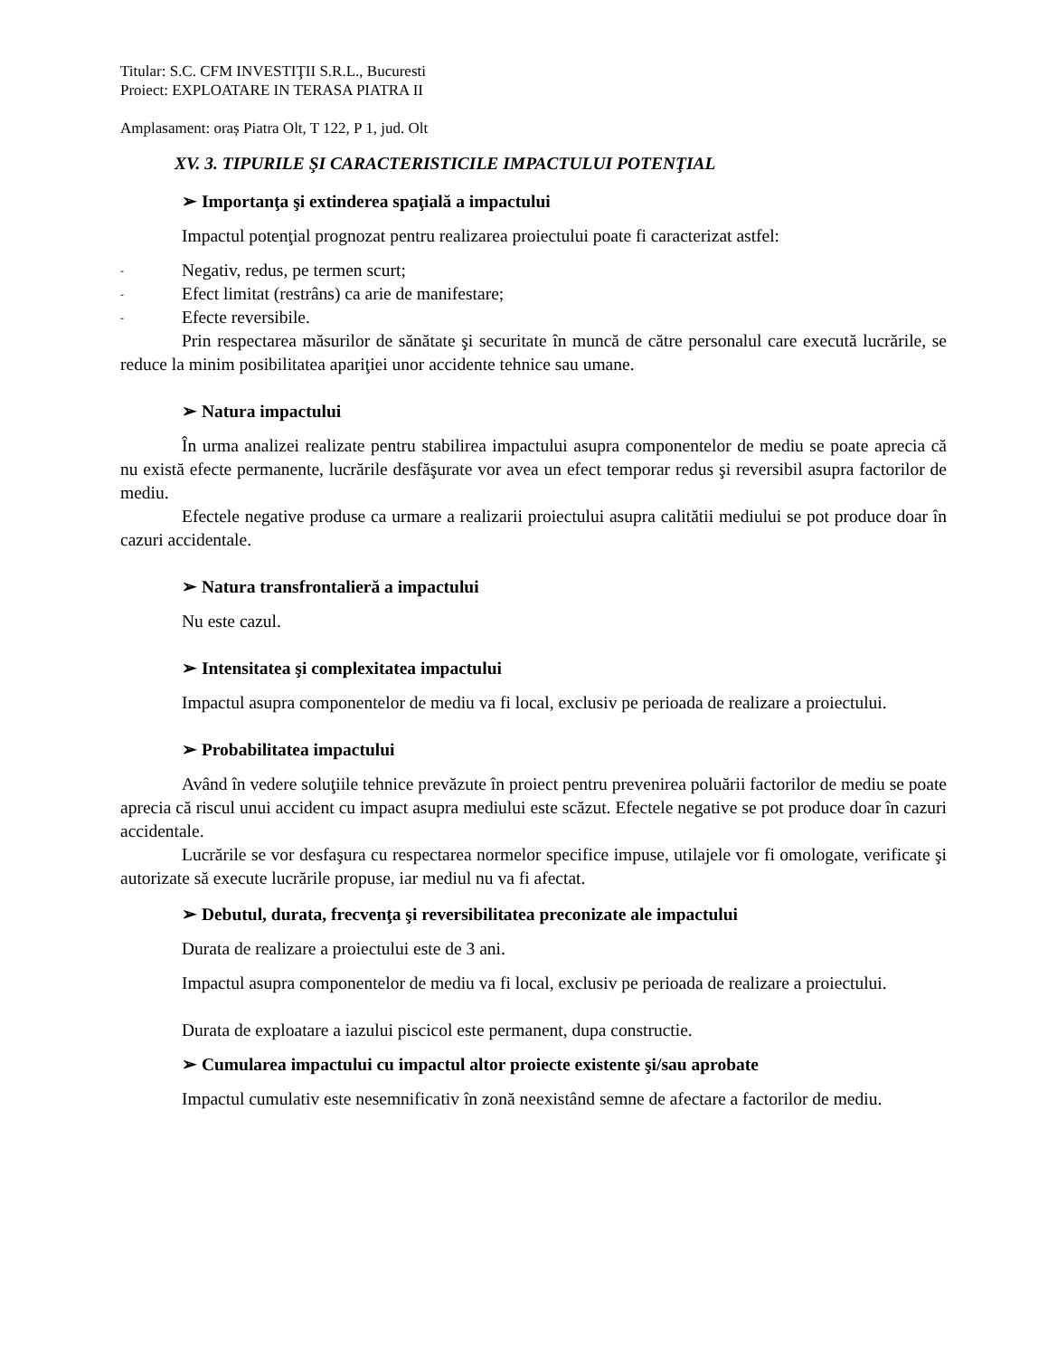Titular: S.C. CFM INVESTIŢII S.R.L., Bucuresti
Proiect: EXPLOATARE IN TERASA PIATRA II
Amplasament: oraș Piatra Olt, T 122, P 1, jud. Olt
XV. 3. TIPURILE ŞI CARACTERISTICILE IMPACTULUI POTENŢIAL
➢ Importanţa şi extinderea spaţială a impactului
Impactul potenţial prognozat pentru realizarea proiectului poate fi caracterizat astfel:
- Negativ, redus, pe termen scurt;
- Efect limitat (restrâns) ca arie de manifestare;
- Efecte reversibile.
Prin respectarea măsurilor de sănătate şi securitate în muncă de către personalul care execută lucrările, se reduce la minim posibilitatea apariţiei unor accidente tehnice sau umane.
➢ Natura impactului
În urma analizei realizate pentru stabilirea impactului asupra componentelor de mediu se poate aprecia că nu există efecte permanente, lucrările desfăşurate vor avea un efect temporar redus şi reversibil asupra factorilor de mediu.
Efectele negative produse ca urmare a realizarii proiectului asupra calitătii mediului se pot produce doar în cazuri accidentale.
➢ Natura transfrontalieră a impactului
Nu este cazul.
➢ Intensitatea şi complexitatea impactului
Impactul asupra componentelor de mediu va fi local, exclusiv pe perioada de realizare a proiectului.
➢ Probabilitatea impactului
Având în vedere soluţiile tehnice prevăzute în proiect pentru prevenirea poluării factorilor de mediu se poate aprecia că riscul unui accident cu impact asupra mediului este scăzut. Efectele negative se pot produce doar în cazuri accidentale.
Lucrările se vor desfaşura cu respectarea normelor specifice impuse, utilajele vor fi omologate, verificate şi autorizate să execute lucrările propuse, iar mediul nu va fi afectat.
➢ Debutul, durata, frecvenţa şi reversibilitatea preconizate ale impactului
Durata de realizare a proiectului este de 3 ani.
Impactul asupra componentelor de mediu va fi local, exclusiv pe perioada de realizare a proiectului.
Durata de exploatare a iazului piscicol este permanent, dupa constructie.
➢ Cumularea impactului cu impactul altor proiecte existente şi/sau aprobate
Impactul cumulativ este nesemnificativ în zonă neexistând semne de afectare a factorilor de mediu.